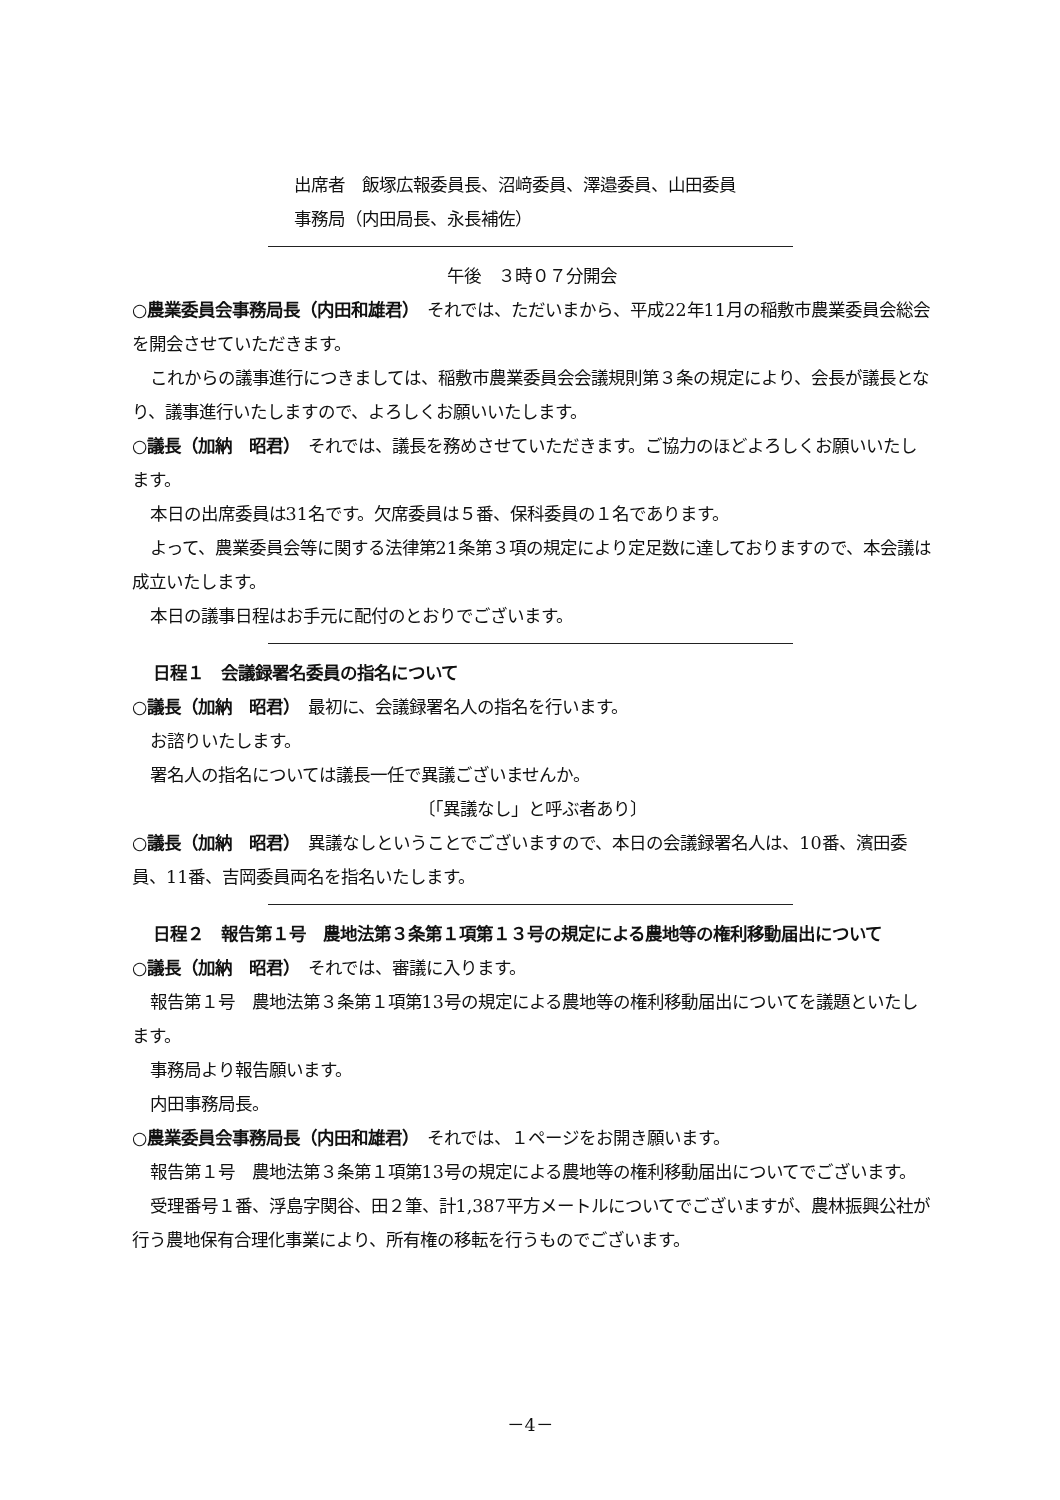出席者　飯塚広報委員長、沼﨑委員、澤邉委員、山田委員
事務局（内田局長、永長補佐）
午後　３時０７分開会
○農業委員会事務局長（内田和雄君）　それでは、ただいまから、平成22年11月の稲敷市農業委員会総会を開会させていただきます。
これからの議事進行につきましては、稲敷市農業委員会会議規則第３条の規定により、会長が議長となり、議事進行いたしますので、よろしくお願いいたします。
○議長（加納　昭君）　それでは、議長を務めさせていただきます。ご協力のほどよろしくお願いいたします。
本日の出席委員は31名です。欠席委員は５番、保科委員の１名であります。
よって、農業委員会等に関する法律第21条第３項の規定により定足数に達しておりますので、本会議は成立いたします。
本日の議事日程はお手元に配付のとおりでございます。
日程１　会議録署名委員の指名について
○議長（加納　昭君）　最初に、会議録署名人の指名を行います。
お諮りいたします。
署名人の指名については議長一任で異議ございませんか。
〔「異議なし」と呼ぶ者あり〕
○議長（加納　昭君）　異議なしということでございますので、本日の会議録署名人は、10番、濱田委員、11番、吉岡委員両名を指名いたします。
日程２　報告第１号　農地法第３条第１項第１３号の規定による農地等の権利移動届出について
○議長（加納　昭君）　それでは、審議に入ります。
報告第１号　農地法第３条第１項第13号の規定による農地等の権利移動届出についてを議題といたします。
事務局より報告願います。
内田事務局長。
○農業委員会事務局長（内田和雄君）　それでは、１ページをお開き願います。
報告第１号　農地法第３条第１項第13号の規定による農地等の権利移動届出についてでございます。
受理番号１番、浮島字関谷、田２筆、計1,387平方メートルについてでございますが、農林振興公社が行う農地保有合理化事業により、所有権の移転を行うものでございます。
－4－